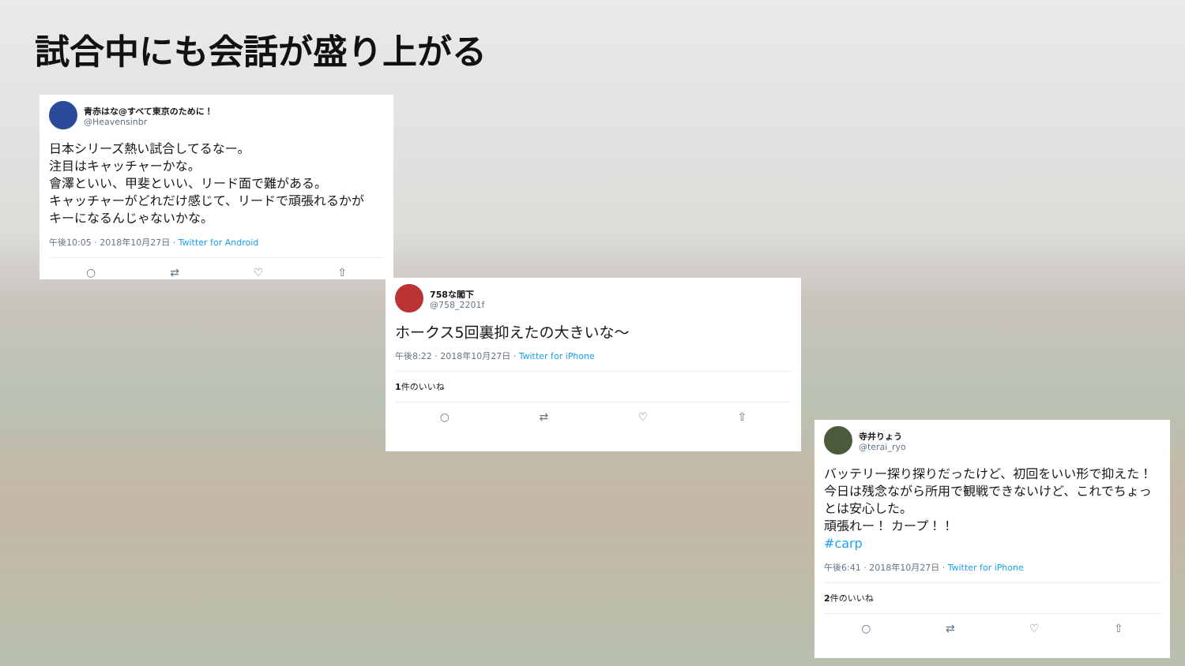試合中にも会話が盛り上がる
青赤はな@すべて東京のために！
@Heavensinbr
日本シリーズ熱い試合してるなー。
注目はキャッチャーかな。
會澤といい、甲斐といい、リード面で難がある。
キャッチャーがどれだけ感じて、リードで頑張れるかが
キーになるんじゃないかな。
午後10:05 · 2018年10月27日 · Twitter for Android
○ ⇄ ♡ ⇧
758な閣下
@758_2201f
ホークス5回裏抑えたの大きいな〜
午後8:22 · 2018年10月27日 · Twitter for iPhone
1件のいいね
○ ⇄ ♡ ⇧
寺井りょう
@terai_ryo
バッテリー探り探りだったけど、初回をいい形で抑えた！
今日は残念ながら所用で観戦できないけど、これでちょっとは安心した。
頑張れー！ カープ！！
#carp
午後6:41 · 2018年10月27日 · Twitter for iPhone
2件のいいね
○ ⇄ ♡ ⇧